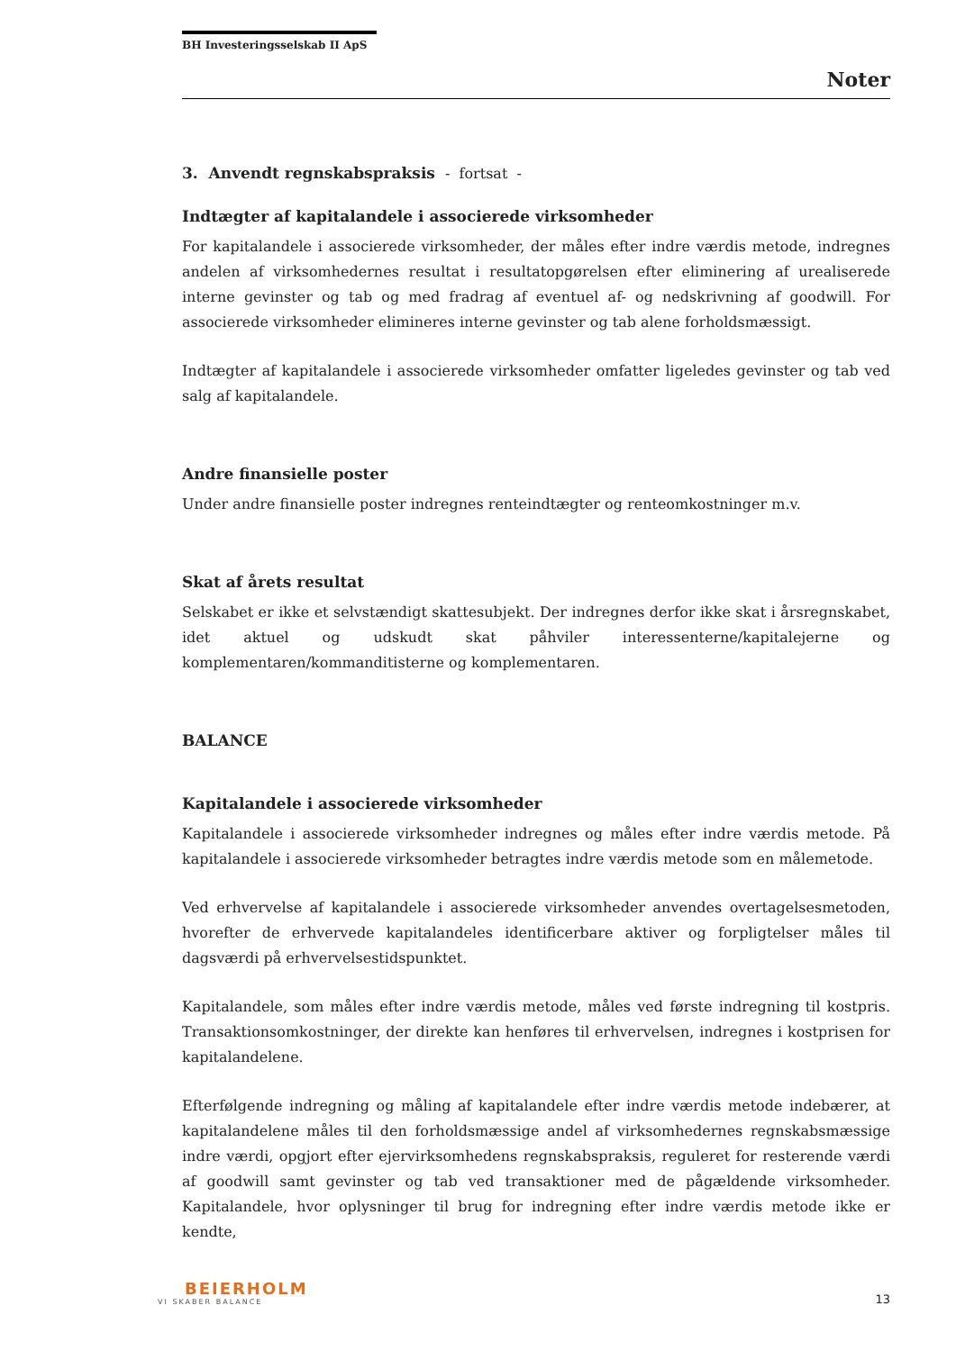BH Investeringsselskab II ApS
Noter
3. Anvendt regnskabspraksis - fortsat -
Indtægter af kapitalandele i associerede virksomheder
For kapitalandele i associerede virksomheder, der måles efter indre værdis metode, indregnes andelen af virksomhedernes resultat i resultatopgørelsen efter eliminering af urealiserede interne gevinster og tab og med fradrag af eventuel af- og nedskrivning af goodwill. For associerede virksomheder elimineres interne gevinster og tab alene forholdsmæssigt.
Indtægter af kapitalandele i associerede virksomheder omfatter ligeledes gevinster og tab ved salg af kapitalandele.
Andre finansielle poster
Under andre finansielle poster indregnes renteindtægter og renteomkostninger m.v.
Skat af årets resultat
Selskabet er ikke et selvstændigt skattesubjekt. Der indregnes derfor ikke skat i årsregnskabet, idet aktuel og udskudt skat påhviler interessenterne/kapitalejerne og komplementaren/kommanditisterne og komplementaren.
BALANCE
Kapitalandele i associerede virksomheder
Kapitalandele i associerede virksomheder indregnes og måles efter indre værdis metode. På kapitalandele i associerede virksomheder betragtes indre værdis metode som en målemetode.
Ved erhvervelse af kapitalandele i associerede virksomheder anvendes overtagelsesmetoden, hvorefter de erhvervede kapitalandeles identificerbare aktiver og forpligtelser måles til dagsværdi på erhvervelsestidspunktet.
Kapitalandele, som måles efter indre værdis metode, måles ved første indregning til kostpris. Transaktionsomkostninger, der direkte kan henføres til erhvervelsen, indregnes i kostprisen for kapitalandelene.
Efterfølgende indregning og måling af kapitalandele efter indre værdis metode indebærer, at kapitalandelene måles til den forholdsmæssige andel af virksomhedernes regnskabsmæssige indre værdi, opgjort efter ejervirksomhedens regnskabspraksis, reguleret for resterende værdi af goodwill samt gevinster og tab ved transaktioner med de pågældende virksomheder. Kapitalandele, hvor oplysninger til brug for indregning efter indre værdis metode ikke er kendte,
BEIERHOLM
VI SKABER BALANCE
13